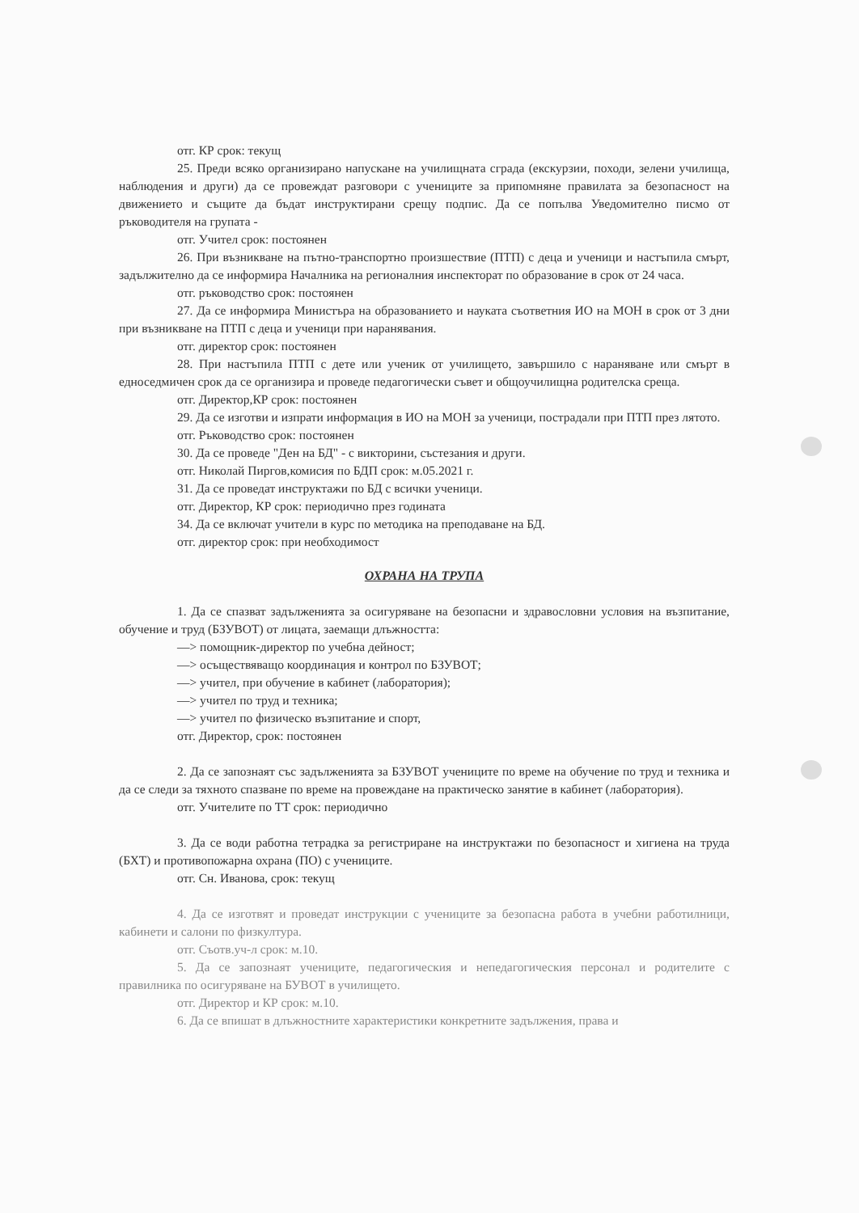отг. КР срок: текущ
25. Преди всяко организирано напускане на училищната сграда (екскурзии, походи, зелени училища, наблюдения и други) да се провеждат разговори с учениците за припомняне правилата за безопасност на движението и същите да бъдат инструктирани срещу подпис. Да се попълва Уведомително писмо от ръководителя на групата -
отг. Учител срок: постоянен
26. При възникване на пътно-транспортно произшествие (ПТП) с деца и ученици и настъпила смърт, задължително да се информира Началника на регионалния инспекторат по образование в срок от 24 часа.
отг. ръководство срок: постоянен
27. Да се информира Министъра на образованието и науката съответния ИО на МОН в срок от 3 дни при възникване на ПТП с деца и ученици при наранявания.
отг. директор срок: постоянен
28. При настъпила ПТП с дете или ученик от училището, завършило с нараняване или смърт в едноседмичен срок да се организира и проведе педагогически съвет и общоучилищна родителска среща.
отг. Директор,КР срок: постоянен
29. Да се изготви и изпрати информация в ИО на МОН за ученици, пострадали при ПТП през лятото.
отг. Ръководство срок: постоянен
30. Да се проведе "Ден на БД" - с викторини, състезания и други.
отг. Николай Пиргов,комисия по БДП срок: м.05.2021 г.
31. Да се проведат инструктажи по БД с всички ученици.
отг. Директор, КР срок: периодично през годината
34. Да се включат учители в курс по методика на преподаване на БД.
отг. директор срок: при необходимост
ОХРАНА НА ТРУПА
1. Да се спазват задълженията за осигуряване на безопасни и здравословни условия на възпитание, обучение и труд (БЗУВОТ) от лицата, заемащи длъжността:
—> помощник-директор по учебна дейност;
—> осъществяващо координация и контрол по БЗУВОТ;
—> учител, при обучение в кабинет (лаборатория);
—> учител по труд и техника;
—> учител по физическо възпитание и спорт,
отг. Директор, срок: постоянен
2. Да се запознаят със задълженията за БЗУВОТ учениците по време на обучение по труд и техника и да се следи за тяхното спазване по време на провеждане на практическо занятие в кабинет (лаборатория).
отг. Учителите по ТТ срок: периодично
3. Да се води работна тетрадка за регистриране на инструктажи по безопасност и хигиена на труда (БХТ) и противопожарна охрана (ПО) с учениците.
отг. Сн. Иванова, срок: текущ
4. Да се изготвят и проведат инструкции с учениците за безопасна работа в учебни работилници, кабинети и салони по физкултура.
отг. Съотв.уч-л срок: м.10.
5. Да се запознаят учениците, педагогическия и непедагогическия персонал и родителите с правилника по осигуряване на БУВОТ в училището.
отг. Директор и КР срок: м.10.
6. Да се впишат в длъжностните характеристики конкретните задължения, права и